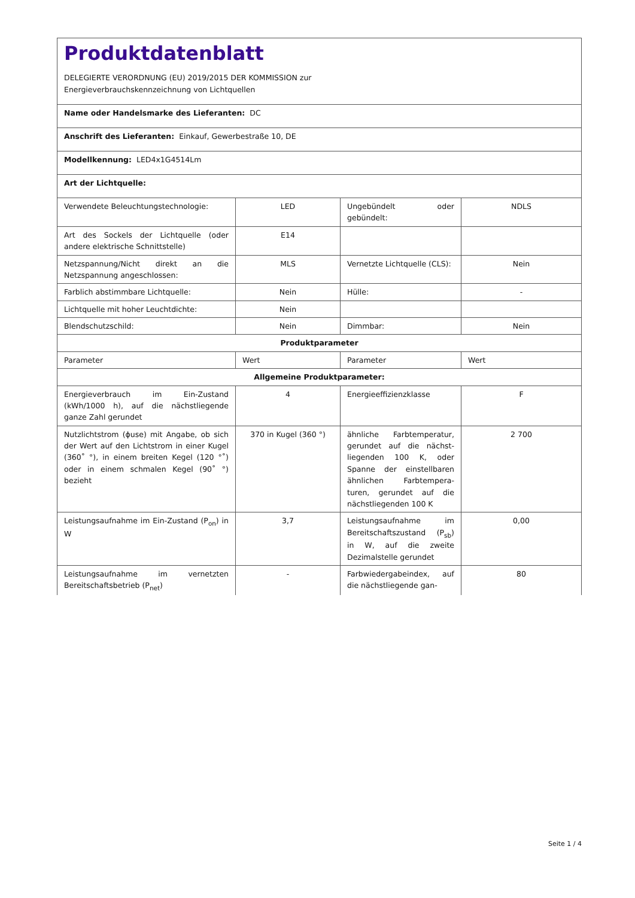Produktdatenblatt
DELEGIERTE VERORDNUNG (EU) 2019/2015 DER KOMMISSION zur
Energieverbrauchskennzeichnung von Lichtquellen
Name oder Handelsmarke des Lieferanten: DC
Anschrift des Lieferanten: Einkauf, Gewerbestraße 10, DE
Modellkennung: LED4x1G4514Lm
Art der Lichtquelle:
| Verwendete Beleuchtungstech­nologie: | LED | Ungebündelt oder gebündelt: | NDLS |
| Art des Sockels der Lichtquelle (oder andere elektrische Schnittstelle) | E14 | | |
| Netzspannung/Nicht direkt an die Netzspannung angeschlos­sen: | MLS | Vernetzte Lichtquel­le (CLS): | Nein |
| Farblich abstimmbare Licht­quelle: | Nein | Hülle: | - |
| Lichtquelle mit hoher Leucht­dichte: | Nein | | |
| Blendschutzschild: | Nein | Dimmbar: | Nein |
| Produktparameter | | | |
| Parameter | Wert | Parameter | Wert |
| Allgemeine Produktparameter: | | | |
| Energieverbrauch im Ein-Zu­stand (kWh/1000 h), auf die nächstliegende ganze Zahl ge­rundet | 4 | Energieeffizienzklas­se | F |
| Nutzlichtstrom (ϕuse) mit An­gabe, ob sich der Wert auf den Lichtstrom in einer Kugel (360˚ °), in einem breiten Kegel (120 °˚) oder in einem schmalen Kegel (90˚ °) bezieht | 370 in Ku­gel (360 °) | ähnliche Farbtem­peratur, gerundet auf die nächst­liegenden 100 K, oder Spanne der einstellbaren ähnli­chen Farbtempera­turen, gerundet auf die nächstliegenden 100 K | 2 700 |
| Leistungsaufnahme im Ein-Zu­stand (P<sub>on</sub>) in W | 3,7 | Leistungsaufnahme im Bereitschaftszu­stand (P<sub>sb</sub>) in W, auf die zweite Dezimal­stelle gerundet | 0,00 |
| Leistungsaufnahme im vernetz­ten Bereitschaftsbetrieb (P<sub>net</sub>) | - | Farbwiedergabein­dex, auf die nächstliegende gan- | 80 |
Seite 1 / 4